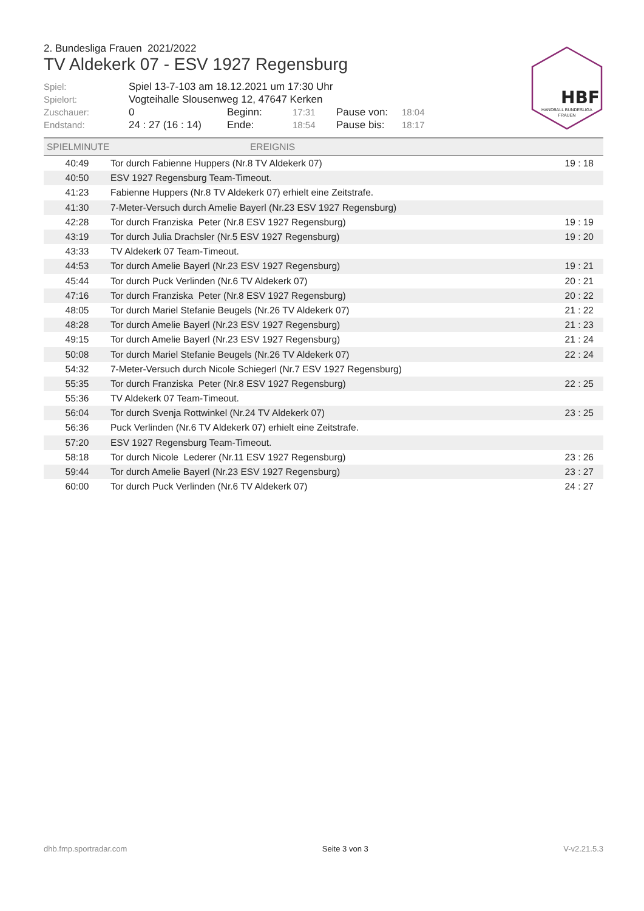2. Bundesliga Frauen 2021/2022
TV Aldekerk 07 - ESV 1927 Regensburg
HBF
HANDBALL BUNDESLIGA
FRAUEN
Spiel: Spiel 13-7-103 am 18.12.2021 um 17:30 Uhr Spielort: Vogteihalle Slousenweg 12, 47647 Kerken Zuschauer: 0 Beginn: 17:31 Pause von: 18:04 Endstand: 24 : 27 (16 : 14) Ende: 18:54 Pause bis: 18:17
| SPIELMINUTE | EREIGNIS | |
| --- | --- | --- |
| 40:49 | Tor durch Fabienne Huppers (Nr.8 TV Aldekerk 07) | 19 : 18 |
| 40:50 | ESV 1927 Regensburg Team-Timeout. | |
| 41:23 | Fabienne Huppers (Nr.8 TV Aldekerk 07) erhielt eine Zeitstrafe. | |
| 41:30 | 7-Meter-Versuch durch Amelie Bayerl (Nr.23 ESV 1927 Regensburg) | |
| 42:28 | Tor durch Franziska Peter (Nr.8 ESV 1927 Regensburg) | 19 : 19 |
| 43:19 | Tor durch Julia Drachsler (Nr.5 ESV 1927 Regensburg) | 19 : 20 |
| 43:33 | TV Aldekerk 07 Team-Timeout. | |
| 44:53 | Tor durch Amelie Bayerl (Nr.23 ESV 1927 Regensburg) | 19 : 21 |
| 45:44 | Tor durch Puck Verlinden (Nr.6 TV Aldekerk 07) | 20 : 21 |
| 47:16 | Tor durch Franziska Peter (Nr.8 ESV 1927 Regensburg) | 20 : 22 |
| 48:05 | Tor durch Mariel Stefanie Beugels (Nr.26 TV Aldekerk 07) | 21 : 22 |
| 48:28 | Tor durch Amelie Bayerl (Nr.23 ESV 1927 Regensburg) | 21 : 23 |
| 49:15 | Tor durch Amelie Bayerl (Nr.23 ESV 1927 Regensburg) | 21 : 24 |
| 50:08 | Tor durch Mariel Stefanie Beugels (Nr.26 TV Aldekerk 07) | 22 : 24 |
| 54:32 | 7-Meter-Versuch durch Nicole Schiegerl (Nr.7 ESV 1927 Regensburg) | |
| 55:35 | Tor durch Franziska Peter (Nr.8 ESV 1927 Regensburg) | 22 : 25 |
| 55:36 | TV Aldekerk 07 Team-Timeout. | |
| 56:04 | Tor durch Svenja Rottwinkel (Nr.24 TV Aldekerk 07) | 23 : 25 |
| 56:36 | Puck Verlinden (Nr.6 TV Aldekerk 07) erhielt eine Zeitstrafe. | |
| 57:20 | ESV 1927 Regensburg Team-Timeout. | |
| 58:18 | Tor durch Nicole Lederer (Nr.11 ESV 1927 Regensburg) | 23 : 26 |
| 59:44 | Tor durch Amelie Bayerl (Nr.23 ESV 1927 Regensburg) | 23 : 27 |
| 60:00 | Tor durch Puck Verlinden (Nr.6 TV Aldekerk 07) | 24 : 27 |
dhb.fmp.sportradar.com Seite 3 von 3 V-v2.21.5.3